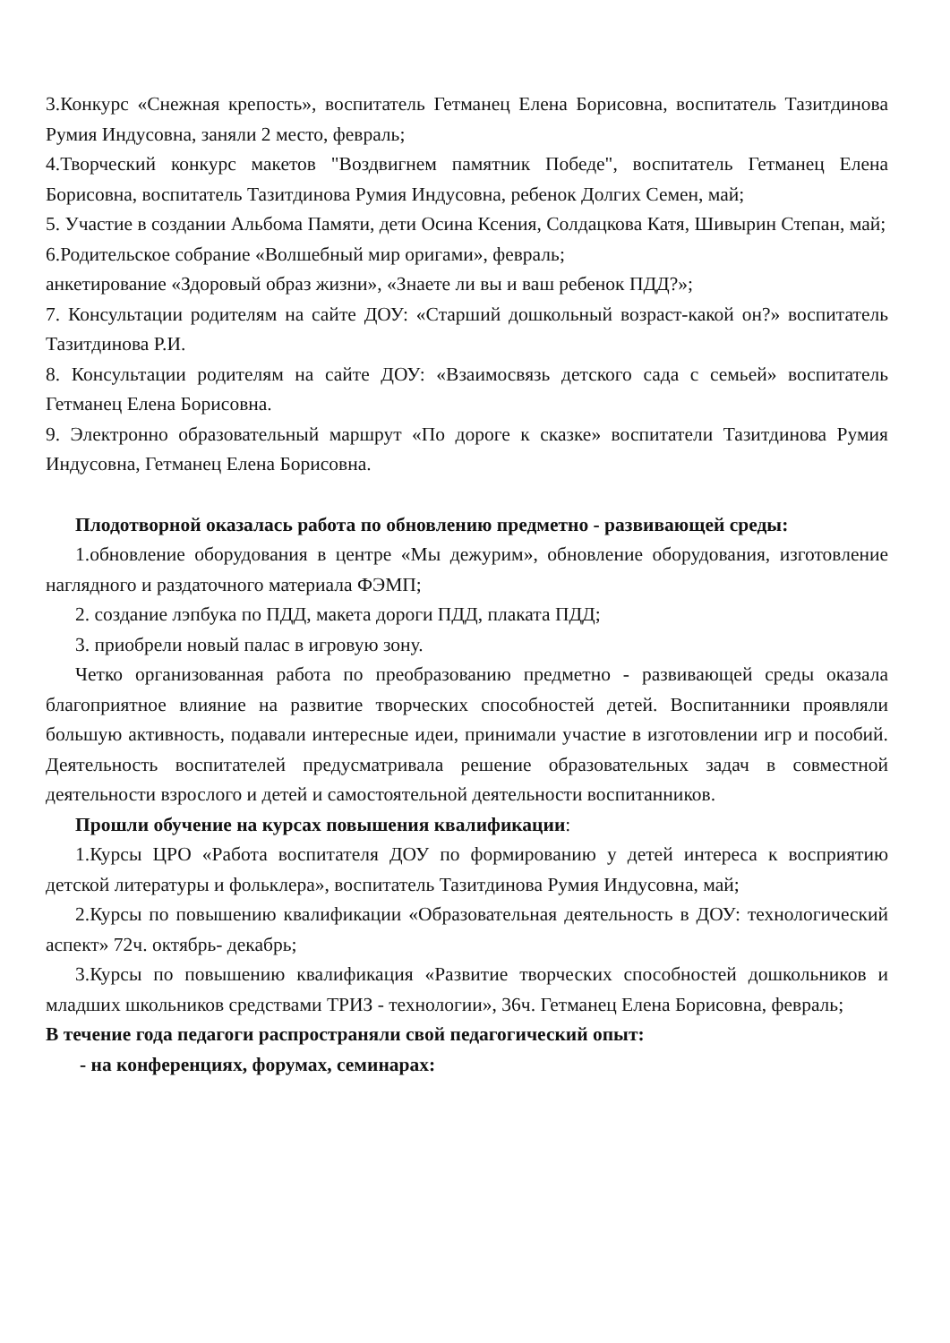3.Конкурс «Снежная крепость», воспитатель Гетманец Елена Борисовна, воспитатель Тазитдинова Румия Индусовна, заняли 2 место, февраль;
4.Творческий конкурс макетов "Воздвигнем памятник Победе", воспитатель Гетманец Елена Борисовна, воспитатель Тазитдинова Румия Индусовна, ребенок Долгих Семен, май;
5. Участие в создании Альбома Памяти, дети Осина Ксения, Солдацкова Катя, Шивырин Степан, май;
6.Родительское собрание «Волшебный мир оригами», февраль;
анкетирование «Здоровый образ жизни», «Знаете ли вы и ваш ребенок ПДД?»;
7. Консультации родителям на сайте ДОУ: «Старший дошкольный возраст-какой он?» воспитатель Тазитдинова Р.И.
8. Консультации родителям на сайте ДОУ: «Взаимосвязь детского сада с семьей» воспитатель Гетманец Елена Борисовна.
9. Электронно образовательный маршрут «По дороге к сказке» воспитатели Тазитдинова Румия Индусовна, Гетманец Елена Борисовна.
Плодотворной оказалась работа по обновлению предметно - развивающей среды:
1.обновление оборудования в центре «Мы дежурим», обновление оборудования, изготовление наглядного и раздаточного материала ФЭМП;
2. создание лэпбука по ПДД, макета дороги ПДД, плаката ПДД;
3. приобрели новый палас в игровую зону.
Четко организованная работа по преобразованию предметно - развивающей среды оказала благоприятное влияние на развитие творческих способностей детей. Воспитанники проявляли большую активность, подавали интересные идеи, принимали участие в изготовлении игр и пособий. Деятельность воспитателей предусматривала решение образовательных задач в совместной деятельности взрослого и детей и самостоятельной деятельности воспитанников.
Прошли обучение на курсах повышения квалификации:
1.Курсы ЦРО «Работа воспитателя ДОУ по формированию у детей интереса к восприятию детской литературы и фольклера», воспитатель Тазитдинова Румия Индусовна, май;
2.Курсы по повышению квалификации «Образовательная деятельность в ДОУ: технологический аспект» 72ч. октябрь- декабрь;
3.Курсы по повышению квалификация «Развитие творческих способностей дошкольников и младших школьников средствами ТРИЗ - технологии», 36ч. Гетманец Елена Борисовна, февраль;
В течение года педагоги распространяли свой педагогический опыт:
- на конференциях, форумах, семинарах: